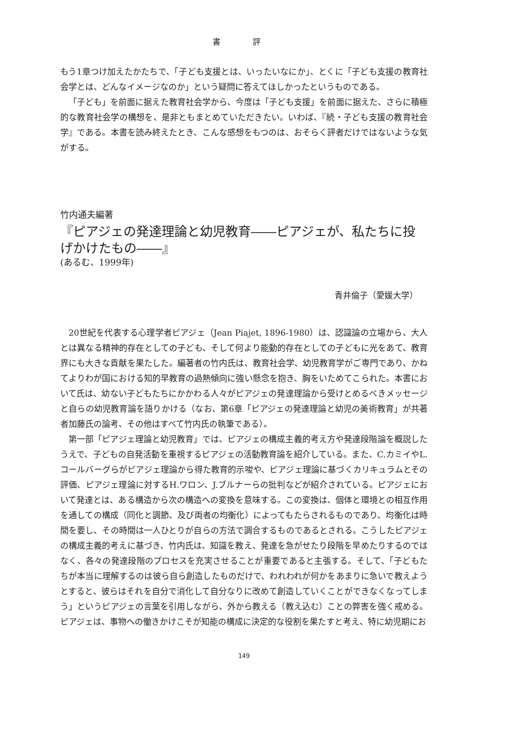書 評
もう1章つけ加えたかたちで、「子ども支援とは、いったいなにか」、とくに「子ども支援の教育社会学とは、どんなイメージなのか」という疑問に答えてほしかったというものである。
「子ども」を前面に据えた教育社会学から、今度は「子ども支援」を前面に据えた、さらに積極的な教育社会学の構想を、是非ともまとめていただきたい。いわば、『続・子ども支援の教育社会学』である。本書を読み終えたとき、こんな感想をもつのは、おそらく評者だけではないような気がする。
竹内通夫編著
『ピアジェの発達理論と幼児教育――ピアジェが、私たちに投げかけたもの――』
(あるむ、1999年)
青井倫子（愛媛大学）
20世紀を代表する心理学者ピアジェ（Jean Piajet, 1896-1980）は、認識論の立場から、大人とは異なる精神的存在としての子ども、そして何より能動的存在としての子どもに光をあて、教育界にも大きな貢献を果たした。編著者の竹内氏は、教育社会学、幼児教育学がご専門であり、かねてよりわが国における知的早教育の過熱傾向に強い懸念を抱き、胸をいためてこられた。本書において氏は、幼ない子どもたちにかかわる人々がピアジェの発達理論から受けとめるべきメッセージと自らの幼児教育論を語りかける（なお、第6章「ピアジェの発達理論と幼児の美術教育」が共著者加藤氏の論考、その他はすべて竹内氏の執筆である）。
第一部「ピアジェ理論と幼児教育」では、ピアジェの構成主義的考え方や発達段階論を概説したうえで、子どもの自発活動を重視するピアジェの活動教育論を紹介している。また、C.カミイやL.コールバーグらがピアジェ理論から得た教育的示唆や、ピアジェ理論に基づくカリキュラムとその評価、ピアジェ理論に対するH.ワロン、J.ブルナーらの批判などが紹介されている。ピアジェにおいて発達とは、ある構造から次の構造への変換を意味する。この変換は、個体と環境との相互作用を通しての構成（同化と調節、及び両者の均衡化）によってもたらされるものであり、均衡化は時間を要し、その時間は一人ひとりが自らの方法で調合するものであるとされる。こうしたピアジェの構成主義的考えに基づき、竹内氏は、知識を教え、発達を急がせたり段階を早めたりするのではなく、各々の発達段階のプロセスを充実させることが重要であると主張する。そして、「子どもたちが本当に理解するのは彼ら自ら創造したものだけで、われわれが何かをあまりに急いで教えようとすると、彼らはそれを自分で消化して自分なりに改めて創造していくことができなくなってしまう」というピアジェの言葉を引用しながら、外から教える（教え込む）ことの弊害を強く戒める。ピアジェは、事物への働きかけこそが知能の構成に決定的な役割を果たすと考え、特に幼児期にお
149